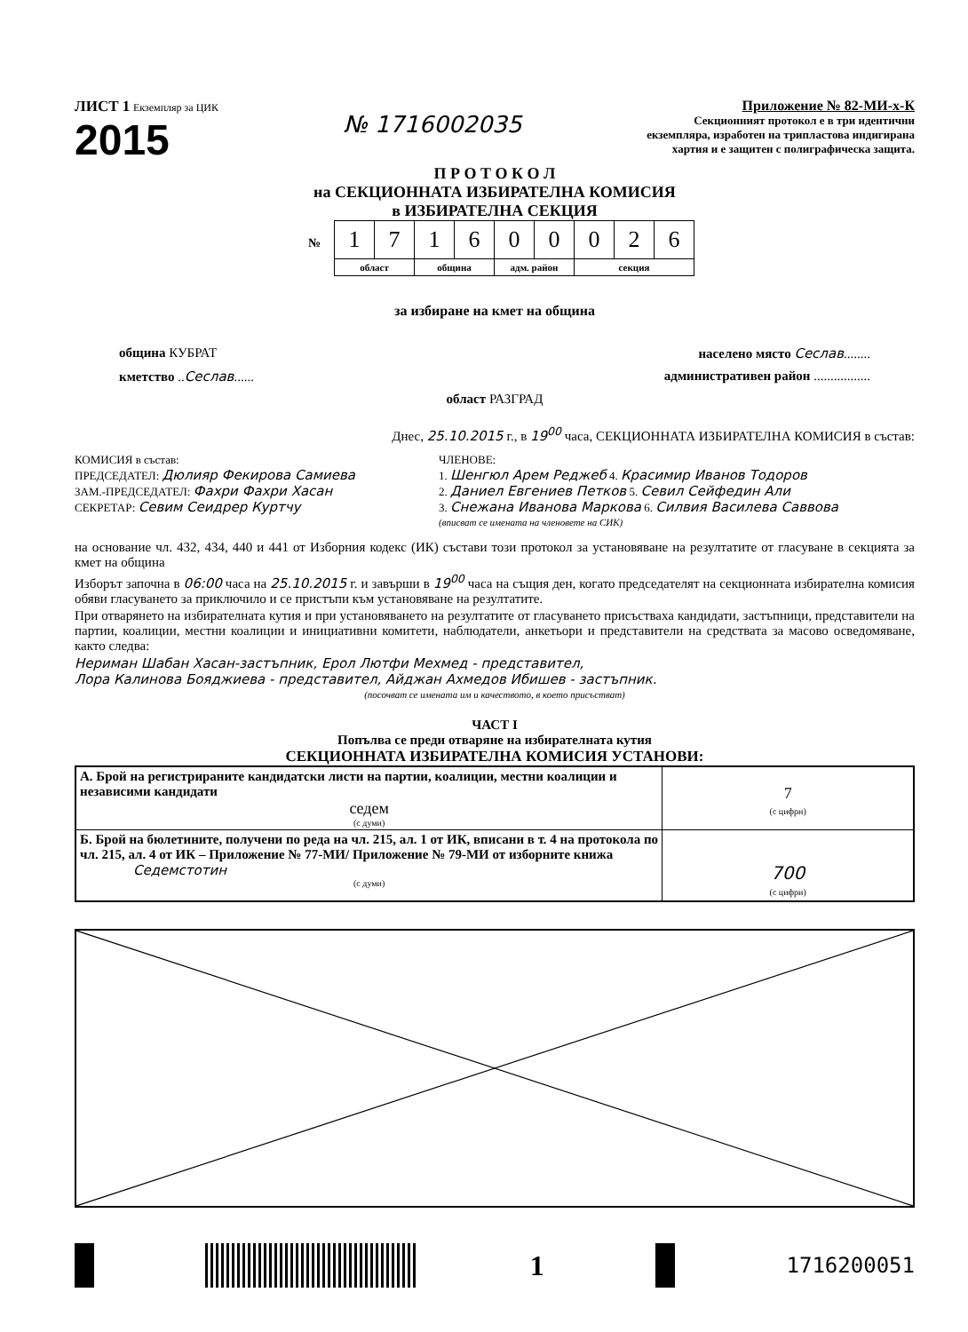ЛИСТ 1 Екземпляр за ЦИК
2015
№ 1716002035
Приложение № 82-МИ-х-К
Секционният протокол е в три идентични
екземпляра, изработен на трипластова индигирана
хартия и е защитен с полиграфическа защита.
П Р О Т О К О Л
на СЕКЦИОННАТА ИЗБИРАТЕЛНА КОМИСИЯ
в ИЗБИРАТЕЛНА СЕКЦИЯ
| № | 1 | 7 | 1 | 6 | 0 | 0 | 0 | 2 | 6 |
| | област | | община | | адм. район | | секция | | |
за избиране на кмет на община
община КУБРАТ населено място Сеслав........
кметство ..Сеслав...... административен район .................
област РАЗГРАД
Днес, 25.10.2015 г., в 19<sup>00</sup> часа, СЕКЦИОННАТА ИЗБИРАТЕЛНА КОМИСИЯ в състав:
КОМИСИЯ в състав:
ПРЕДСЕДАТЕЛ: Дюлияр Фекирова Самиева
ЗАМ.-ПРЕДСЕДАТЕЛ: Фахри Фахри Хасан
СЕКРЕТАР: Севим Сеидрер Куртчу
ЧЛЕНОВЕ:
1. Шенгюл Арем Реджеб 4. Красимир Иванов Тодоров
2. Даниел Евгениев Петков 5. Севил Сейфедин Али
3. Снежана Иванова Маркова 6. Силвия Василева Саввова
(вписват се имената на членовете на СИК)
на основание чл. 432, 434, 440 и 441 от Изборния кодекс (ИК) състави този протокол за установяване на резултатите от гласуване в секцията за кмет на община
Изборът започна в 06:00 часа на 25.10.2015 г. и завърши в 19<sup>00</sup> часа на същия ден, когато председателят на секционната избирателна комисия обяви гласуването за приключило и се пристъпи към установяване на резултатите.
При отварянето на избирателната кутия и при установяването на резултатите от гласуването присъстваха кандидати, застъпници, представители на партии, коалиции, местни коалиции и инициативни комитети, наблюдатели, анкетьори и представители на средствата за масово осведомяване, както следва:
Нериман Шабан Хасан-застъпник, Ерол Лютфи Мехмед - представител,
Лора Калинова Бояджиева - представител, Айджан Ахмедов Ибишев - застъпник.
(посочват се имената им и качеството, в което присъстват)
ЧАСТ І
Попълва се преди отваряне на избирателната кутия
СЕКЦИОННАТА ИЗБИРАТЕЛНА КОМИСИЯ УСТАНОВИ:
| А. Брой на регистрираните кандидатски листи на партии, коалиции, местни коалиции и независими кандидати седем (с думи) | 7 (с цифри) |
| Б. Брой на бюлетините, получени по реда на чл. 215, ал. 1 от ИК, вписани в т. 4 на протокола по чл. 215, ал. 4 от ИК – Приложение № 77-МИ/ Приложение № 79-МИ от изборните книжа Седемстотин (с думи) | 700 (с цифри) |
1 1716200051